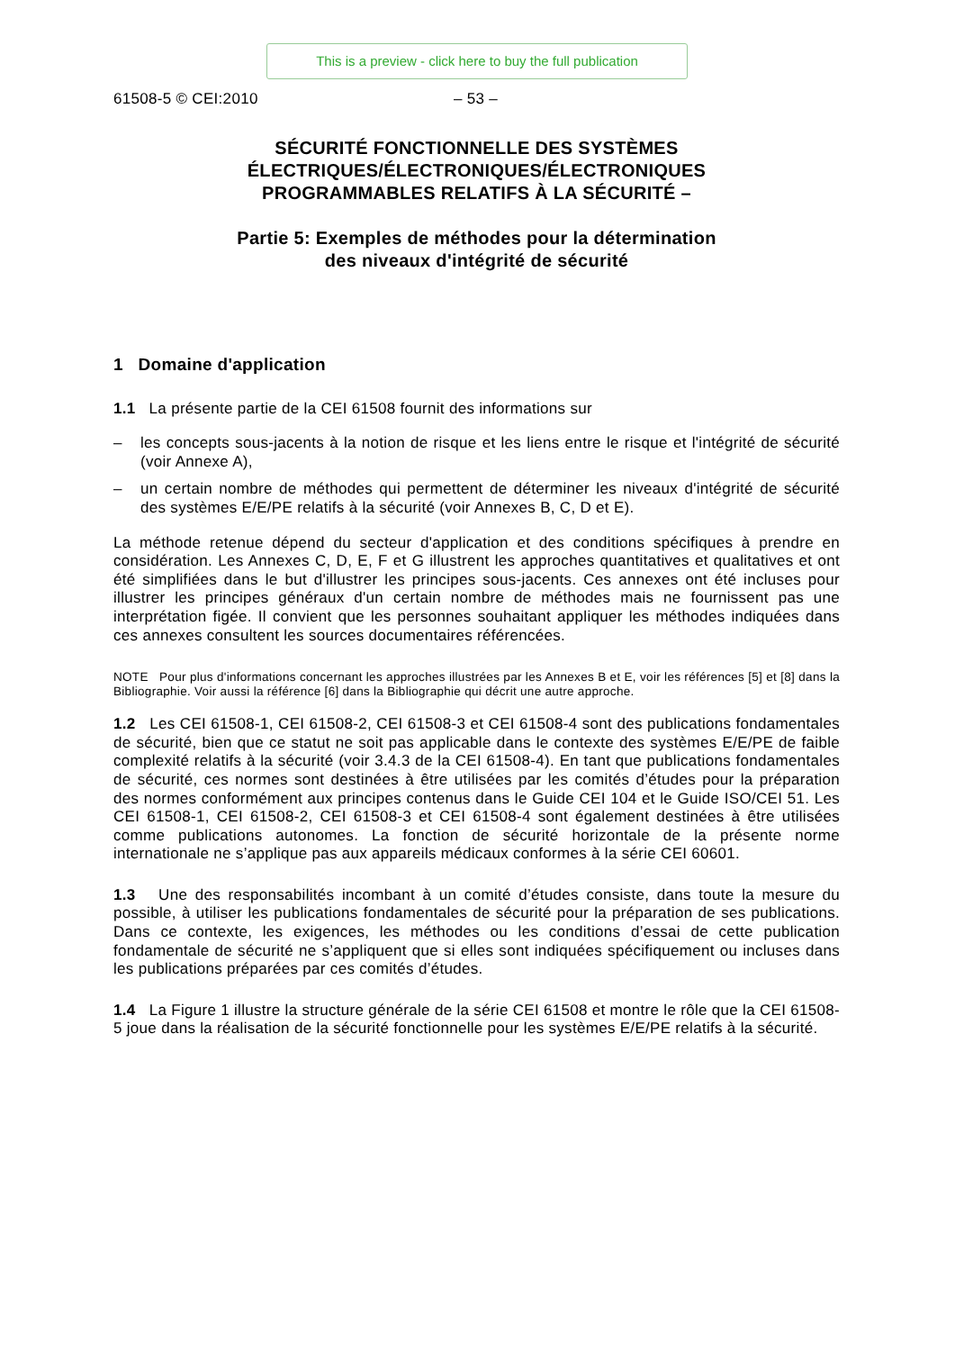This is a preview - click here to buy the full publication
61508-5 © CEI:2010 – 53 –
SÉCURITÉ FONCTIONNELLE DES SYSTÈMES
ÉLECTRIQUES/ÉLECTRONIQUES/ÉLECTRONIQUES
PROGRAMMABLES RELATIFS À LA SÉCURITÉ –
Partie 5: Exemples de méthodes pour la détermination
des niveaux d'intégrité de sécurité
1 Domaine d'application
1.1 La présente partie de la CEI 61508 fournit des informations sur
– les concepts sous-jacents à la notion de risque et les liens entre le risque et l'intégrité de sécurité (voir Annexe A),
– un certain nombre de méthodes qui permettent de déterminer les niveaux d'intégrité de sécurité des systèmes E/E/PE relatifs à la sécurité (voir Annexes B, C, D et E).
La méthode retenue dépend du secteur d'application et des conditions spécifiques à prendre en considération. Les Annexes C, D, E, F et G illustrent les approches quantitatives et qualitatives et ont été simplifiées dans le but d'illustrer les principes sous-jacents. Ces annexes ont été incluses pour illustrer les principes généraux d'un certain nombre de méthodes mais ne fournissent pas une interprétation figée. Il convient que les personnes souhaitant appliquer les méthodes indiquées dans ces annexes consultent les sources documentaires référencées.
NOTE Pour plus d'informations concernant les approches illustrées par les Annexes B et E, voir les références [5] et [8] dans la Bibliographie. Voir aussi la référence [6] dans la Bibliographie qui décrit une autre approche.
1.2 Les CEI 61508-1, CEI 61508-2, CEI 61508-3 et CEI 61508-4 sont des publications fondamentales de sécurité, bien que ce statut ne soit pas applicable dans le contexte des systèmes E/E/PE de faible complexité relatifs à la sécurité (voir 3.4.3 de la CEI 61508-4). En tant que publications fondamentales de sécurité, ces normes sont destinées à être utilisées par les comités d’études pour la préparation des normes conformément aux principes contenus dans le Guide CEI 104 et le Guide ISO/CEI 51. Les CEI 61508-1, CEI 61508-2, CEI 61508-3 et CEI 61508-4 sont également destinées à être utilisées comme publications autonomes. La fonction de sécurité horizontale de la présente norme internationale ne s’applique pas aux appareils médicaux conformes à la série CEI 60601.
1.3 Une des responsabilités incombant à un comité d’études consiste, dans toute la mesure du possible, à utiliser les publications fondamentales de sécurité pour la préparation de ses publications. Dans ce contexte, les exigences, les méthodes ou les conditions d’essai de cette publication fondamentale de sécurité ne s’appliquent que si elles sont indiquées spécifiquement ou incluses dans les publications préparées par ces comités d’études.
1.4 La Figure 1 illustre la structure générale de la série CEI 61508 et montre le rôle que la CEI 61508-5 joue dans la réalisation de la sécurité fonctionnelle pour les systèmes E/E/PE relatifs à la sécurité.